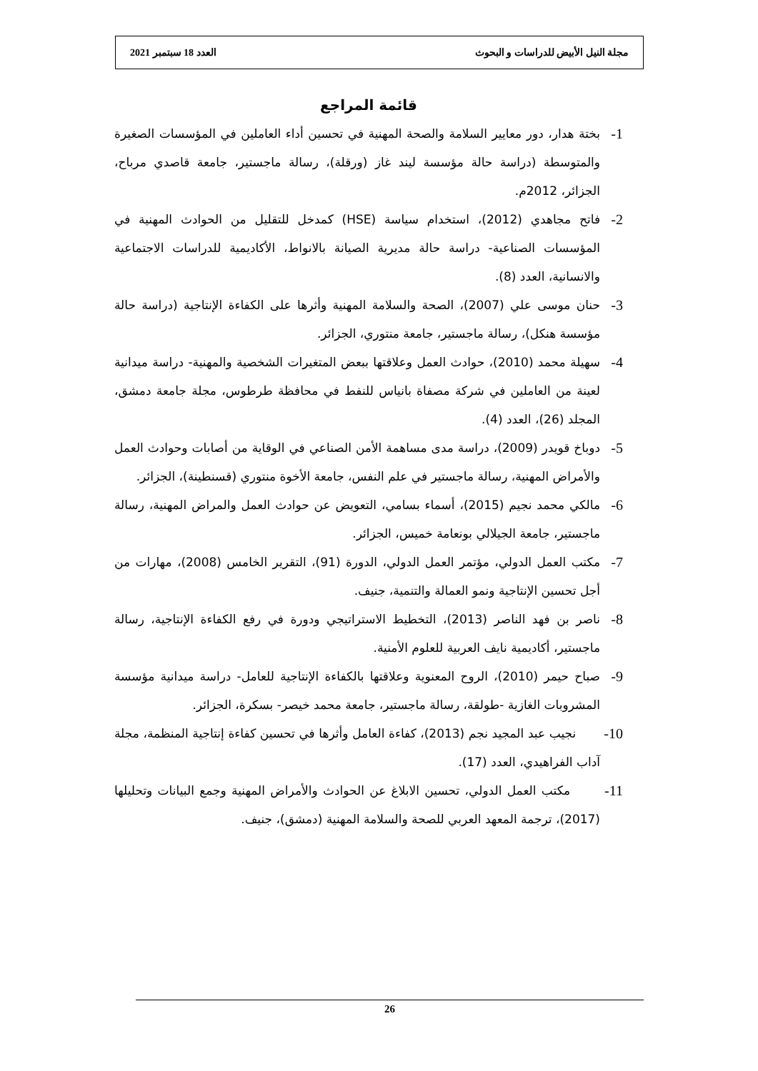مجلة النيل الأبيض للدراسات و البحوث العدد 18 سبتمبر 2021
قائمة المراجع
1-
بختة هدار، دور معايير السلامة والصحة المهنية في تحسين أداء العاملين في المؤسسات الصغيرة والمتوسطة (دراسة حالة مؤسسة ليند غاز (ورقلة)، رسالة ماجستير، جامعة قاصدي مرباح، الجزائر، 2012م.
2-
فاتح مجاهدي (2012)، استخدام سياسة (HSE) كمدخل للتقليل من الحوادث المهنية في المؤسسات الصناعية- دراسة حالة مديرية الصيانة بالانواط، الأكاديمية للدراسات الاجتماعية والانسانية، العدد (8).
3-
حنان موسى علي (2007)، الصحة والسلامة المهنية وأثرها على الكفاءة الإنتاجية (دراسة حالة مؤسسة هنكل)، رسالة ماجستير، جامعة منتوري، الجزائر.
4-
سهيلة محمد (2010)، حوادث العمل وعلاقتها ببعض المتغيرات الشخصية والمهنية- دراسة ميدانية لعينة من العاملين في شركة مصفاة بانياس للنفط في محافظة طرطوس، مجلة جامعة دمشق، المجلد (26)، العدد (4).
5-
دوباخ قويدر (2009)، دراسة مدى مساهمة الأمن الصناعي في الوقاية من أصابات وحوادث العمل والأمراض المهنية، رسالة ماجستير في علم النفس، جامعة الأخوة منتوري (قسنطينة)، الجزائر.
6-
مالكي محمد نجيم (2015)، أسماء بسامي، التعويض عن حوادث العمل والمراض المهنية، رسالة ماجستير، جامعة الجيلالي بونعامة خميس، الجزائر.
7-
مكتب العمل الدولي، مؤتمر العمل الدولي، الدورة (91)، التقرير الخامس (2008)، مهارات من أجل تحسين الإنتاجية ونمو العمالة والتنمية، جنيف.
8-
ناصر بن فهد الناصر (2013)، التخطيط الاستراتيجي ودورة في رفع الكفاءة الإنتاجية، رسالة ماجستير، أكاديمية نايف العربية للعلوم الأمنية.
9-
صباح حيمر (2010)، الروح المعنوية وعلاقتها بالكفاءة الإنتاجية للعامل- دراسة ميدانية مؤسسة المشروبات الغازية -طولقة، رسالة ماجستير، جامعة محمد خيصر- بسكرة، الجزائر.
10-
نجيب عبد المجيد نجم (2013)، كفاءة العامل وأثرها في تحسين كفاءة إنتاجية المنظمة، مجلة آداب الفراهيدي، العدد (17).
11-
مكتب العمل الدولي، تحسين الابلاغ عن الحوادث والأمراض المهنية وجمع البيانات وتحليلها (2017)، ترجمة المعهد العربي للصحة والسلامة المهنية (دمشق)، جنيف.
26